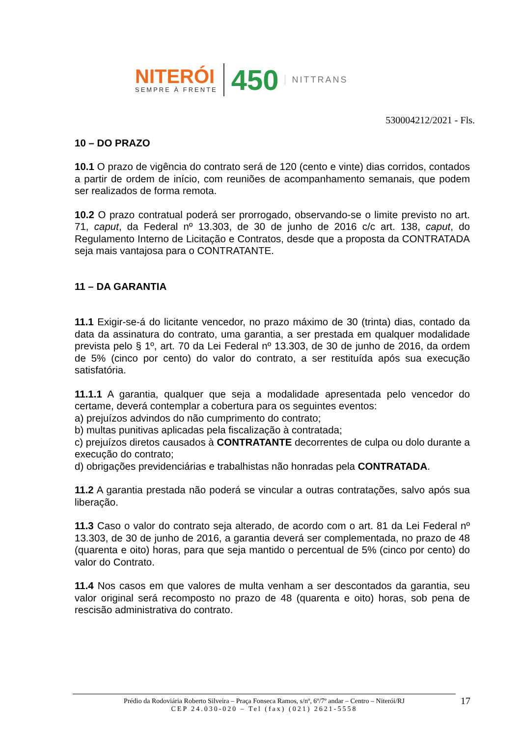NITERÓI
SEMPRE À FRENTE
450
NITTRANS
530004212/2021 - Fls.
10 – DO PRAZO
10.1 O prazo de vigência do contrato será de 120 (cento e vinte) dias corridos, contados a partir de ordem de início, com reuniões de acompanhamento semanais, que podem ser realizados de forma remota.
10.2 O prazo contratual poderá ser prorrogado, observando-se o limite previsto no art. 71, caput, da Federal nº 13.303, de 30 de junho de 2016 c/c art. 138, caput, do Regulamento Interno de Licitação e Contratos, desde que a proposta da CONTRATADA seja mais vantajosa para o CONTRATANTE.
11 – DA GARANTIA
11.1 Exigir-se-á do licitante vencedor, no prazo máximo de 30 (trinta) dias, contado da data da assinatura do contrato, uma garantia, a ser prestada em qualquer modalidade prevista pelo § 1º, art. 70 da Lei Federal nº 13.303, de 30 de junho de 2016, da ordem de 5% (cinco por cento) do valor do contrato, a ser restituída após sua execução satisfatória.
11.1.1 A garantia, qualquer que seja a modalidade apresentada pelo vencedor do certame, deverá contemplar a cobertura para os seguintes eventos:
a) prejuízos advindos do não cumprimento do contrato;
b) multas punitivas aplicadas pela fiscalização à contratada;
c) prejuízos diretos causados à CONTRATANTE decorrentes de culpa ou dolo durante a execução do contrato;
d) obrigações previdenciárias e trabalhistas não honradas pela CONTRATADA.
11.2 A garantia prestada não poderá se vincular a outras contratações, salvo após sua liberação.
11.3 Caso o valor do contrato seja alterado, de acordo com o art. 81 da Lei Federal nº 13.303, de 30 de junho de 2016, a garantia deverá ser complementada, no prazo de 48 (quarenta e oito) horas, para que seja mantido o percentual de 5% (cinco por cento) do valor do Contrato.
11.4 Nos casos em que valores de multa venham a ser descontados da garantia, seu valor original será recomposto no prazo de 48 (quarenta e oito) horas, sob pena de rescisão administrativa do contrato.
17 Prédio da Rodoviária Roberto Silveira – Praça Fonseca Ramos, s/nº, 6º/7º andar – Centro – Niterói/RJ
CEP 24.030-020 – Tel (fax) (021) 2621-5558